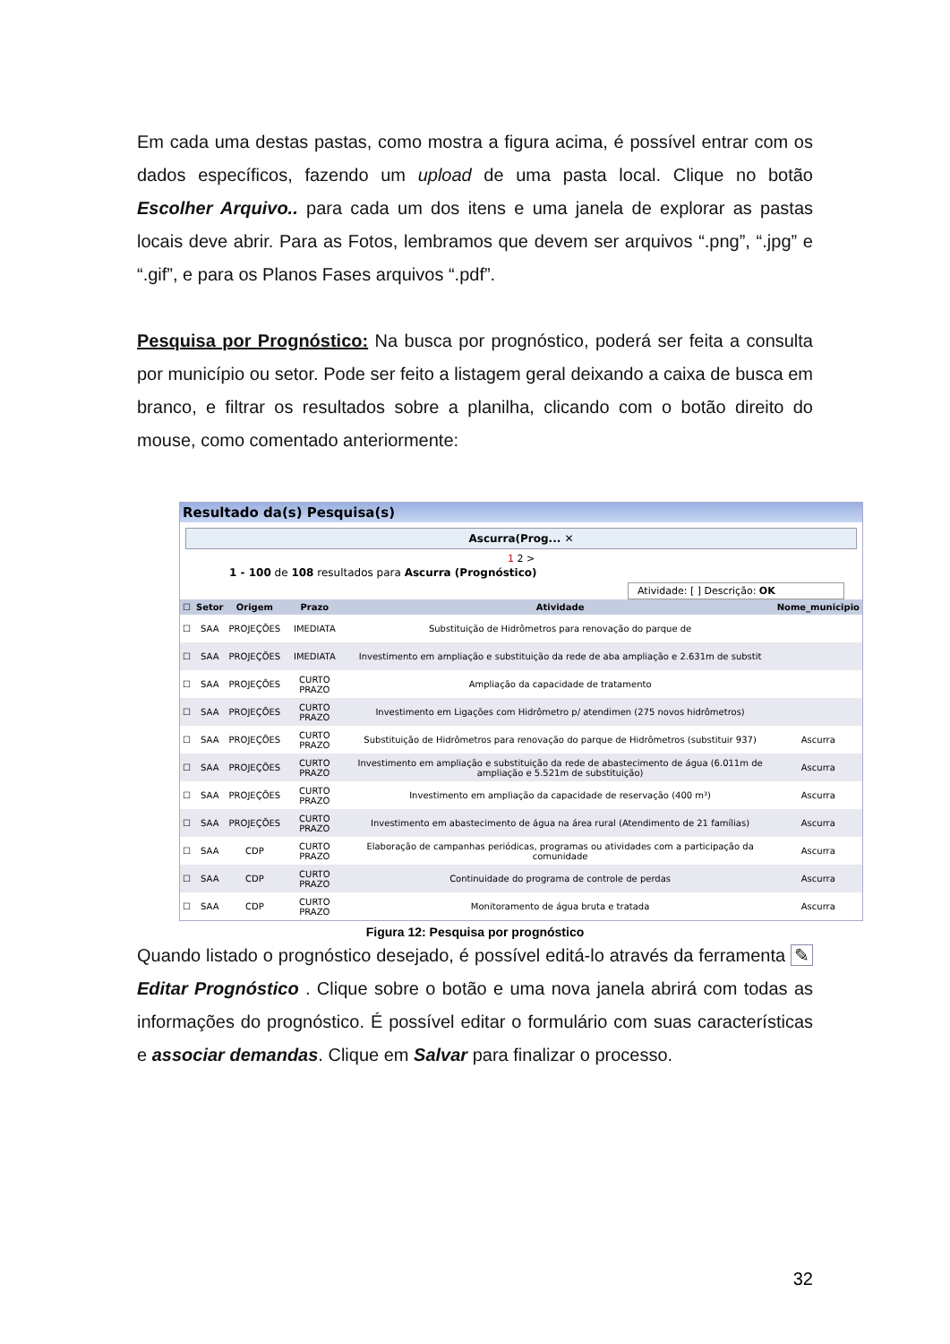Em cada uma destas pastas, como mostra a figura acima, é possível entrar com os dados específicos, fazendo um upload de uma pasta local. Clique no botão Escolher Arquivo.. para cada um dos itens e uma janela de explorar as pastas locais deve abrir. Para as Fotos, lembramos que devem ser arquivos “.png”, “.jpg” e “.gif”, e para os Planos Fases arquivos “.pdf”.
Pesquisa por Prognóstico: Na busca por prognóstico, poderá ser feita a consulta por município ou setor. Pode ser feito a listagem geral deixando a caixa de busca em branco, e filtrar os resultados sobre a planilha, clicando com o botão direito do mouse, como comentado anteriormente:
Resultado da(s) Pesquisa(s)
Ascurra(Prog... ✕
1 2 >
1 - 100 de 108 resultados para Ascurra (Prognóstico)
Atividade: [ ] Descrição: OK
| ☐ | Setor | Origem | Prazo | Atividade | Nome_municipio |
| --- | --- | --- | --- | --- | --- |
| ☐ | SAA | PROJEÇÕES | IMEDIATA | Substituição de Hidrômetros para renovação do parque de | |
| ☐ | SAA | PROJEÇÕES | IMEDIATA | Investimento em ampliação e substituição da rede de aba ampliação e 2.631m de substit | |
| ☐ | SAA | PROJEÇÕES | CURTO PRAZO | Ampliação da capacidade de tratamento | |
| ☐ | SAA | PROJEÇÕES | CURTO PRAZO | Investimento em Ligações com Hidrômetro p/ atendimen (275 novos hidrômetros) | |
| ☐ | SAA | PROJEÇÕES | CURTO PRAZO | Substituição de Hidrômetros para renovação do parque de Hidrômetros (substituir 937) | Ascurra |
| ☐ | SAA | PROJEÇÕES | CURTO PRAZO | Investimento em ampliação e substituição da rede de abastecimento de água (6.011m de ampliação e 5.521m de substituição) | Ascurra |
| ☐ | SAA | PROJEÇÕES | CURTO PRAZO | Investimento em ampliação da capacidade de reservação (400 m³) | Ascurra |
| ☐ | SAA | PROJEÇÕES | CURTO PRAZO | Investimento em abastecimento de água na área rural (Atendimento de 21 famílias) | Ascurra |
| ☐ | SAA | CDP | CURTO PRAZO | Elaboração de campanhas periódicas, programas ou atividades com a participação da comunidade | Ascurra |
| ☐ | SAA | CDP | CURTO PRAZO | Continuidade do programa de controle de perdas | Ascurra |
| ☐ | SAA | CDP | CURTO PRAZO | Monitoramento de água bruta e tratada | Ascurra |
Figura 12: Pesquisa por prognóstico
Quando listado o prognóstico desejado, é possível editá-lo através da ferramenta ✎ Editar Prognóstico . Clique sobre o botão e uma nova janela abrirá com todas as informações do prognóstico. É possível editar o formulário com suas características e associar demandas. Clique em Salvar para finalizar o processo.
32